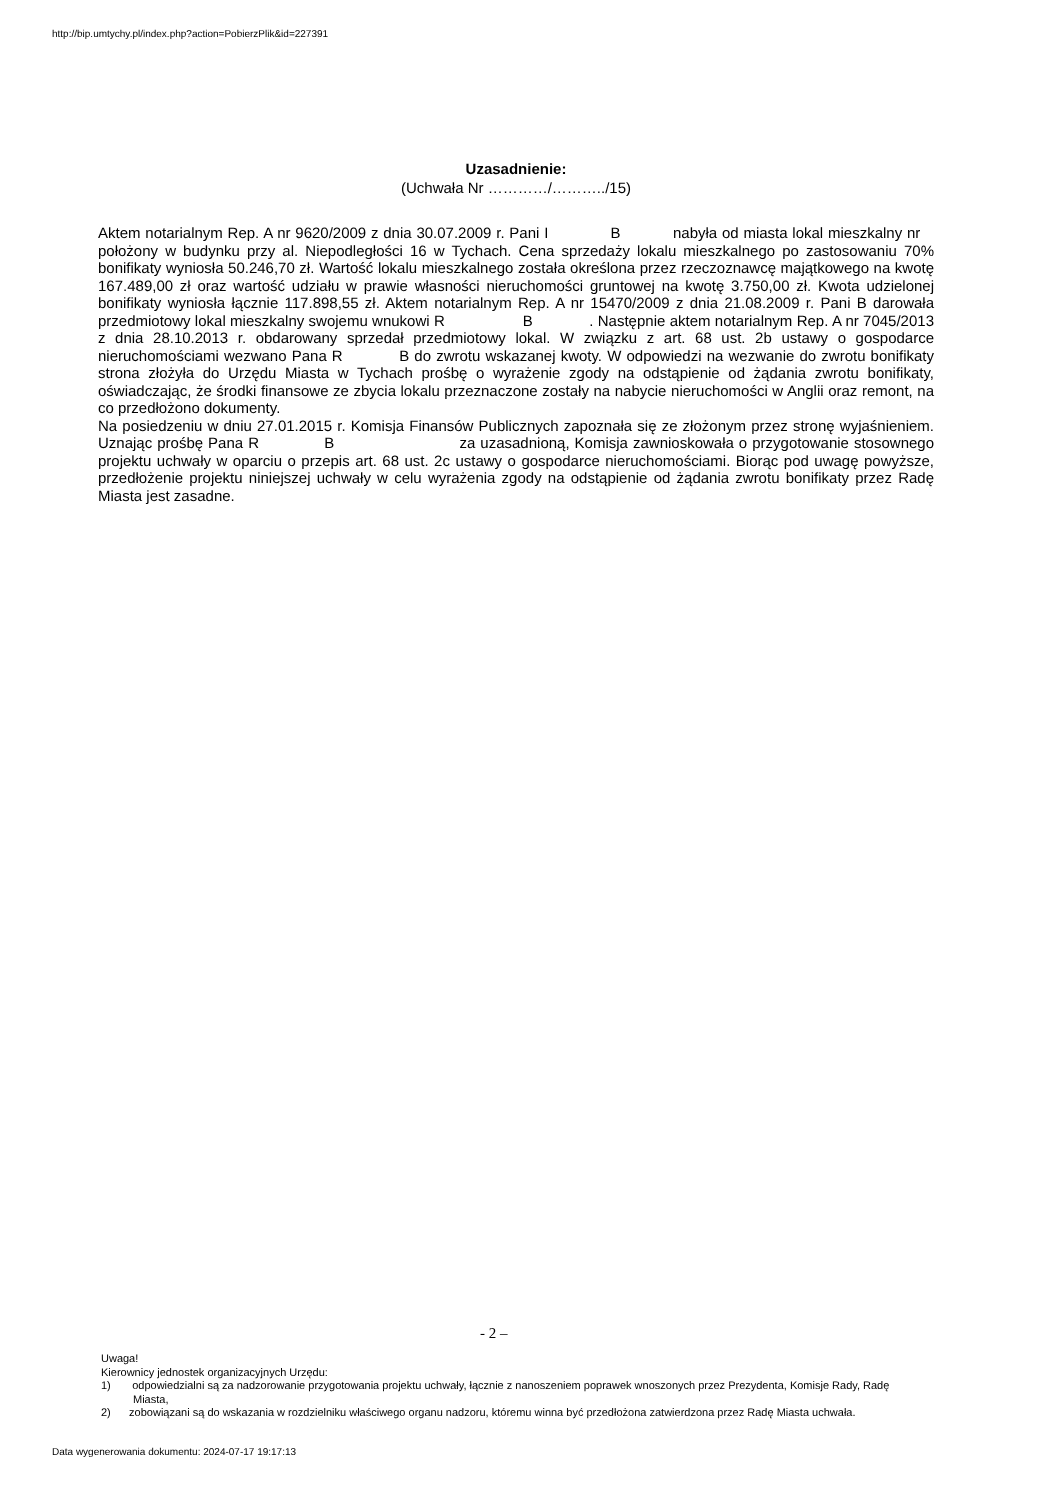http://bip.umtychy.pl/index.php?action=PobierzPlik&id=227391
Uzasadnienie:
(Uchwała Nr …………/………../15)
Aktem notarialnym Rep. A nr 9620/2009 z dnia 30.07.2009 r. Pani I B nabyła od miasta lokal mieszkalny nr położony w budynku przy al. Niepodległości 16 w Tychach. Cena sprzedaży lokalu mieszkalnego po zastosowaniu 70% bonifikaty wyniosła 50.246,70 zł. Wartość lokalu mieszkalnego została określona przez rzeczoznawcę majątkowego na kwotę 167.489,00 zł oraz wartość udziału w prawie własności nieruchomości gruntowej na kwotę 3.750,00 zł. Kwota udzielonej bonifikaty wyniosła łącznie 117.898,55 zł. Aktem notarialnym Rep. A nr 15470/2009 z dnia 21.08.2009 r. Pani B darowała przedmiotowy lokal mieszkalny swojemu wnukowi R B . Następnie aktem notarialnym Rep. A nr 7045/2013 z dnia 28.10.2013 r. obdarowany sprzedał przedmiotowy lokal. W związku z art. 68 ust. 2b ustawy o gospodarce nieruchomościami wezwano Pana R B do zwrotu wskazanej kwoty. W odpowiedzi na wezwanie do zwrotu bonifikaty strona złożyła do Urzędu Miasta w Tychach prośbę o wyrażenie zgody na odstąpienie od żądania zwrotu bonifikaty, oświadczając, że środki finansowe ze zbycia lokalu przeznaczone zostały na nabycie nieruchomości w Anglii oraz remont, na co przedłożono dokumenty.
Na posiedzeniu w dniu 27.01.2015 r. Komisja Finansów Publicznych zapoznała się ze złożonym przez stronę wyjaśnieniem. Uznając prośbę Pana R B za uzasadnioną, Komisja zawnioskowała o przygotowanie stosownego projektu uchwały w oparciu o przepis art. 68 ust. 2c ustawy o gospodarce nieruchomościami. Biorąc pod uwagę powyższe, przedłożenie projektu niniejszej uchwały w celu wyrażenia zgody na odstąpienie od żądania zwrotu bonifikaty przez Radę Miasta jest zasadne.
- 2 –
Uwaga!
Kierownicy jednostek organizacyjnych Urzędu:
1) odpowiedzialni są za nadzorowanie przygotowania projektu uchwały, łącznie z nanoszeniem poprawek wnoszonych przez Prezydenta, Komisje Rady, Radę Miasta,
2) zobowiązani są do wskazania w rozdzielniku właściwego organu nadzoru, któremu winna być przedłożona zatwierdzona przez Radę Miasta uchwała.
Data wygenerowania dokumentu: 2024-07-17 19:17:13